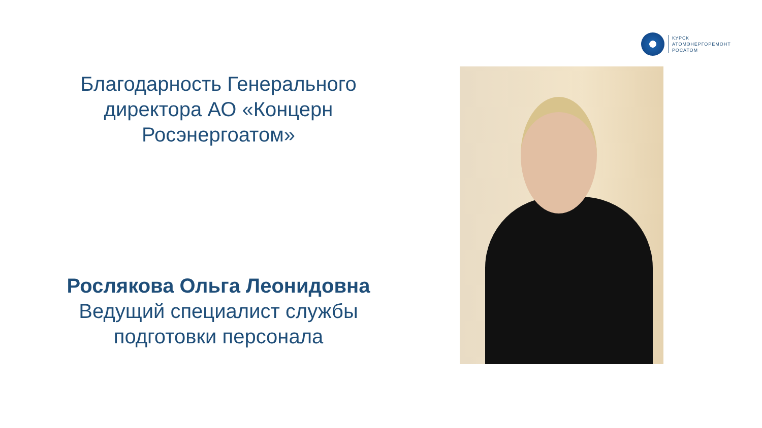КУРСК
АТОМЭНЕРГОРЕМОНТ
РОСАТОМ
Благодарность Генерального директора АО «Концерн Росэнергоатом»
Рослякова Ольга Леонидовна
Ведущий специалист службы подготовки персонала